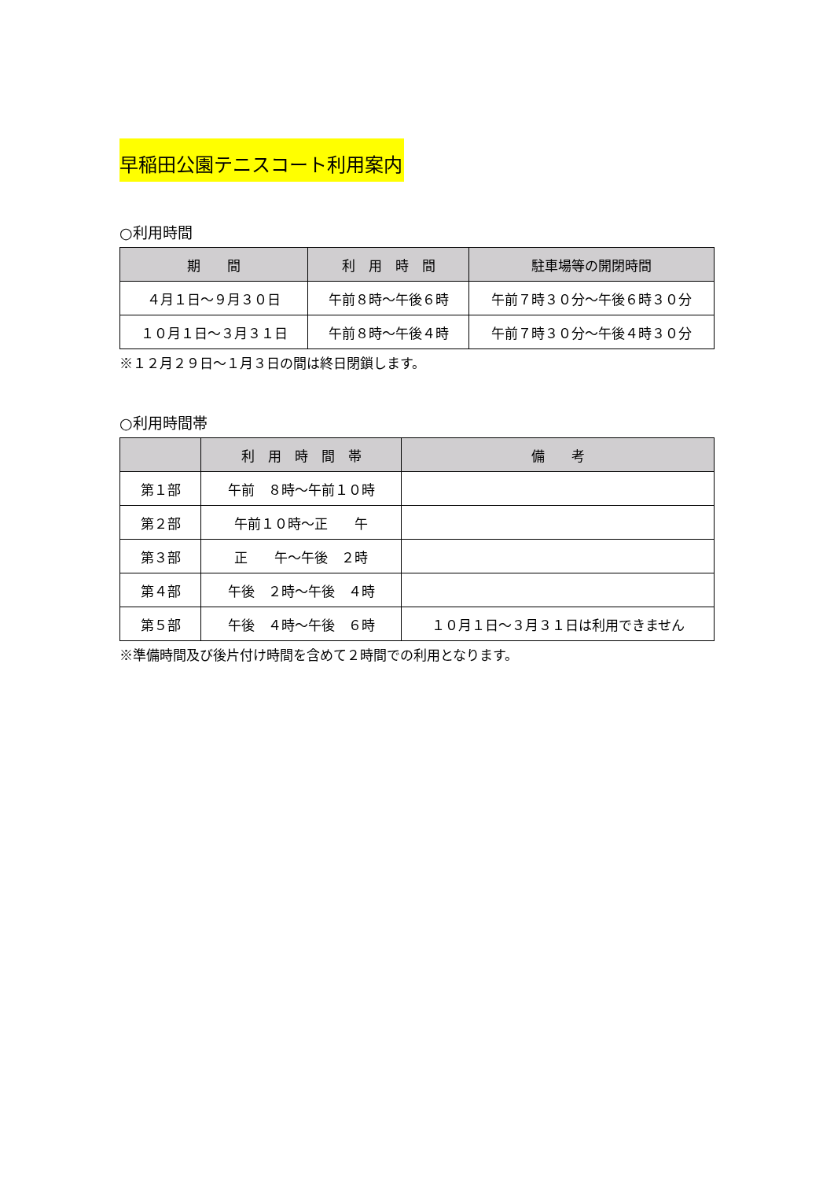早稲田公園テニスコート利用案内
○利用時間
| 期 間 | 利 用 時 間 | 駐車場等の開閉時間 |
| --- | --- | --- |
| ４月１日～９月３０日 | 午前８時～午後６時 | 午前７時３０分～午後６時３０分 |
| １０月１日～３月３１日 | 午前８時～午後４時 | 午前７時３０分～午後４時３０分 |
※１２月２９日～１月３日の間は終日閉鎖します。
○利用時間帯
| | 利 用 時 間 帯 | 備 考 |
| --- | --- | --- |
| 第１部 | 午前 ８時～午前１０時 | |
| 第２部 | 午前１０時～正 午 | |
| 第３部 | 正 午～午後 ２時 | |
| 第４部 | 午後 ２時～午後 ４時 | |
| 第５部 | 午後 ４時～午後 ６時 | １０月１日～３月３１日は利用できません |
※準備時間及び後片付け時間を含めて２時間での利用となります。